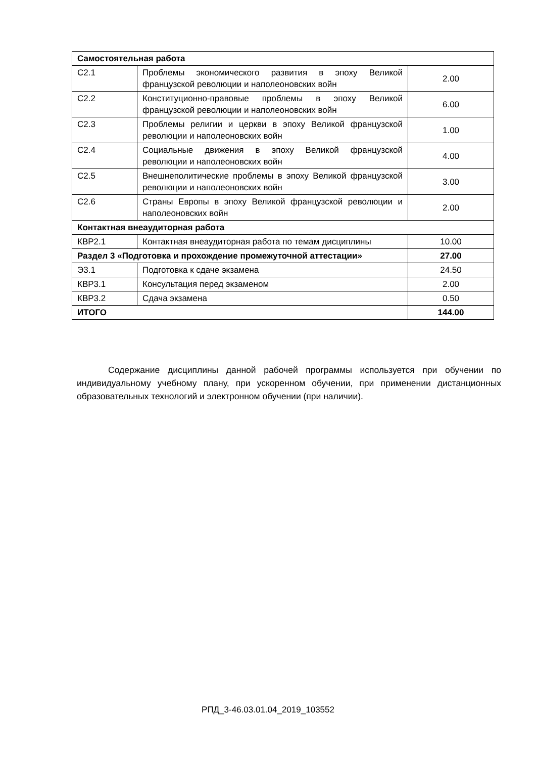| Самостоятельная работа | | |
| --- | --- | --- |
| С2.1 | Проблемы экономического развития в эпоху Великой французской революции и наполеоновских войн | 2.00 |
| С2.2 | Конституционно-правовые проблемы в эпоху Великой французской революции и наполеоновских войн | 6.00 |
| С2.3 | Проблемы религии и церкви в эпоху Великой французской революции и наполеоновских войн | 1.00 |
| С2.4 | Социальные движения в эпоху Великой французской революции и наполеоновских войн | 4.00 |
| С2.5 | Внешнеполитические проблемы в эпоху Великой французской революции и наполеоновских войн | 3.00 |
| С2.6 | Страны Европы в эпоху Великой французской революции и наполеоновских войн | 2.00 |
| Контактная внеаудиторная работа | | |
| КВР2.1 | Контактная внеаудиторная работа по темам дисциплины | 10.00 |
| Раздел 3 «Подготовка и прохождение промежуточной аттестации» | | 27.00 |
| Э3.1 | Подготовка к сдаче экзамена | 24.50 |
| КВР3.1 | Консультация перед экзаменом | 2.00 |
| КВР3.2 | Сдача экзамена | 0.50 |
| ИТОГО | | 144.00 |
Содержание дисциплины данной рабочей программы используется при обучении по индивидуальному учебному плану, при ускоренном обучении, при применении дистанционных образовательных технологий и электронном обучении (при наличии).
РПД_3-46.03.01.04_2019_103552